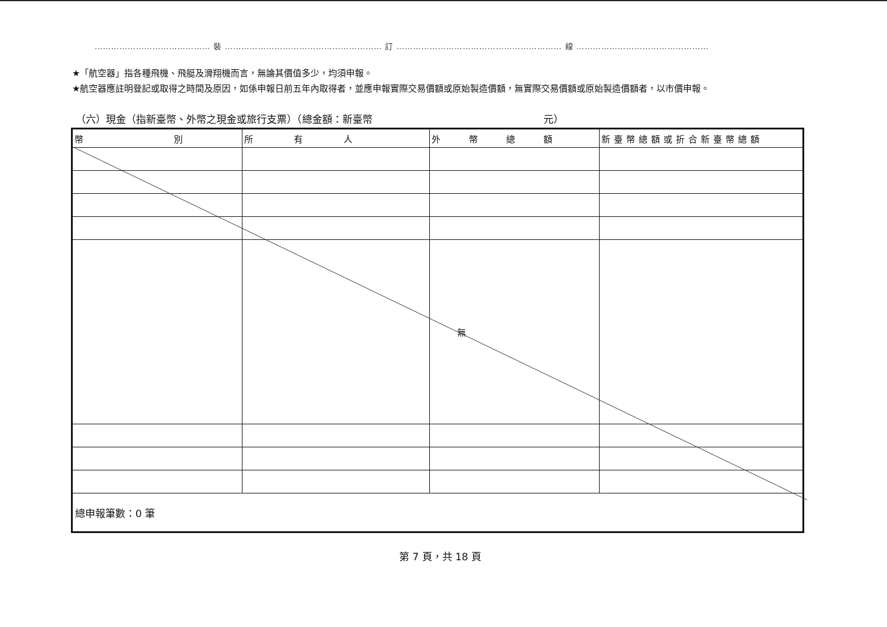…………………………………… 裝 ………………………………………………… 訂 …………………………………………………… 線 …………………………………………
★「航空器」指各種飛機、飛艇及滑翔機而言，無論其價值多少，均須申報。
★航空器應註明登記或取得之時間及原因，如係申報日前五年內取得者，並應申報實際交易價額或原始製造價額，無實際交易價額或原始製造價額者，以市價申報。
（六）現金（指新臺幣、外幣之現金或旅行支票）（總金額：新臺幣　　　　　　　　　　　　　　　　　元）
| 幣 別 | 所 有 人 | 外 幣 總 額 | 新臺幣總額或折合新臺幣總額 |
| --- | --- | --- | --- |
| | | 無 | |
| 總申報筆數：0 筆 | | | |
第 7 頁，共 18 頁